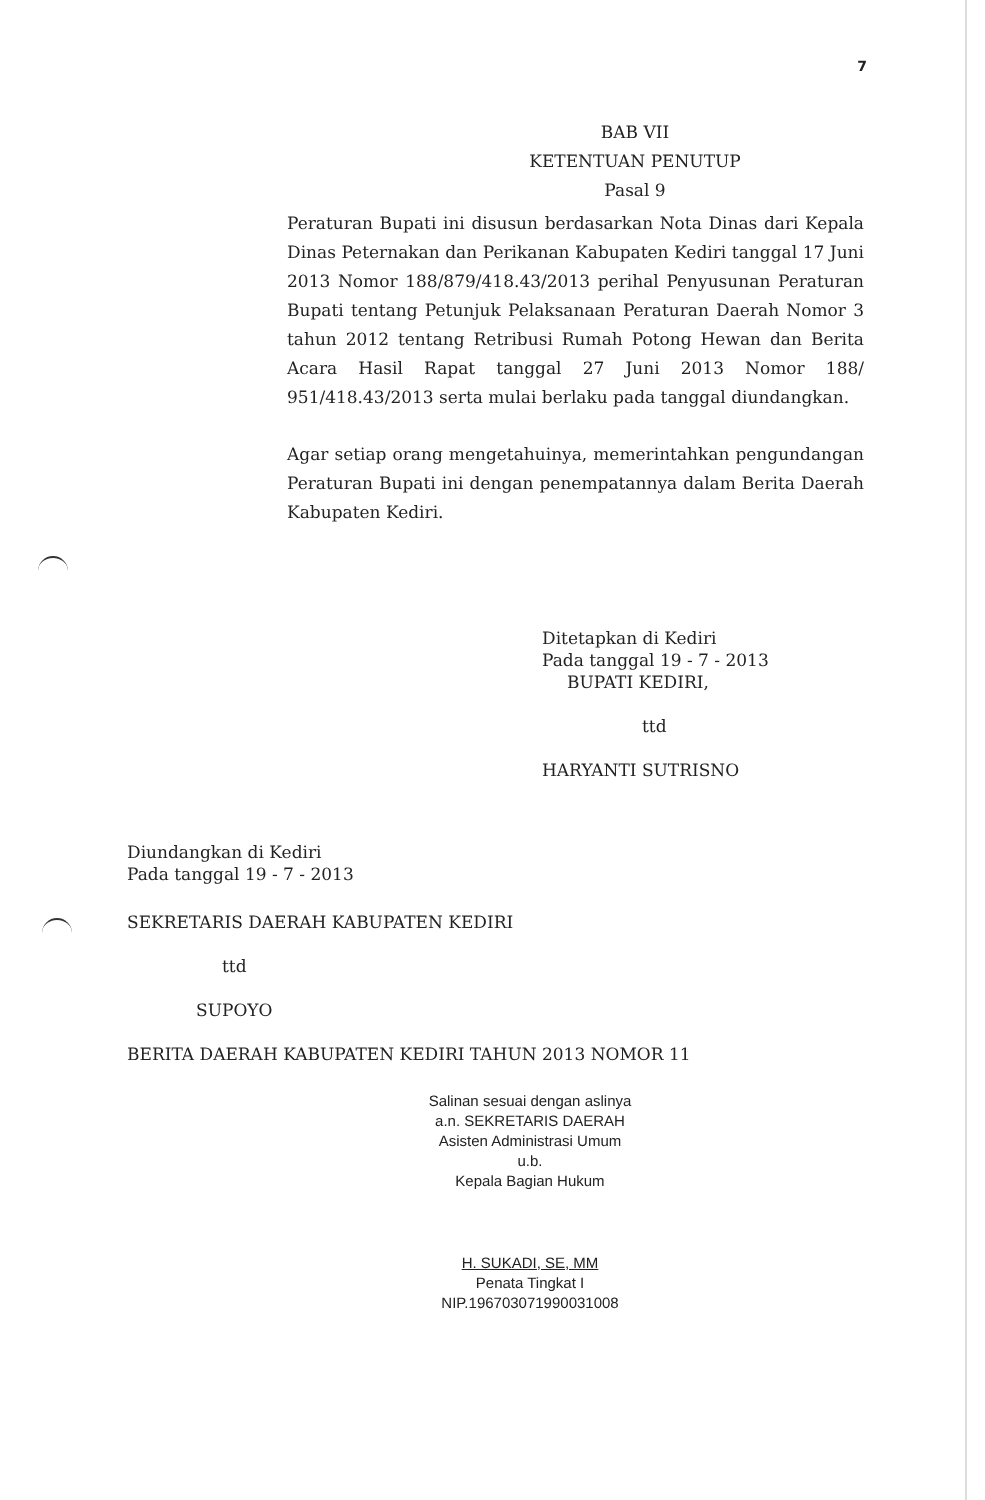7
BAB VII
KETENTUAN PENUTUP
Pasal 9
Peraturan Bupati ini disusun berdasarkan Nota Dinas dari Kepala Dinas Peternakan dan Perikanan Kabupaten Kediri tanggal 17 Juni 2013 Nomor 188/879/418.43/2013 perihal Penyusunan Peraturan Bupati tentang Petunjuk Pelaksanaan Peraturan Daerah Nomor 3 tahun 2012 tentang Retribusi Rumah Potong Hewan dan Berita Acara Hasil Rapat tanggal 27 Juni 2013 Nomor 188/ 951/418.43/2013 serta mulai berlaku pada tanggal diundangkan.
Agar setiap orang mengetahuinya, memerintahkan pengundangan Peraturan Bupati ini dengan penempatannya dalam Berita Daerah Kabupaten Kediri.
Ditetapkan di Kediri
Pada tanggal 19 - 7 - 2013
BUPATI KEDIRI,
ttd
HARYANTI SUTRISNO
Diundangkan di Kediri
Pada tanggal 19 - 7 - 2013
SEKRETARIS DAERAH KABUPATEN KEDIRI
ttd
SUPOYO
BERITA DAERAH KABUPATEN KEDIRI TAHUN 2013 NOMOR 11
Salinan sesuai dengan aslinya
a.n. SEKRETARIS DAERAH
Asisten Administrasi Umum
u.b.
Kepala Bagian Hukum
H. SUKADI, SE, MM
Penata Tingkat I
NIP.196703071990031008